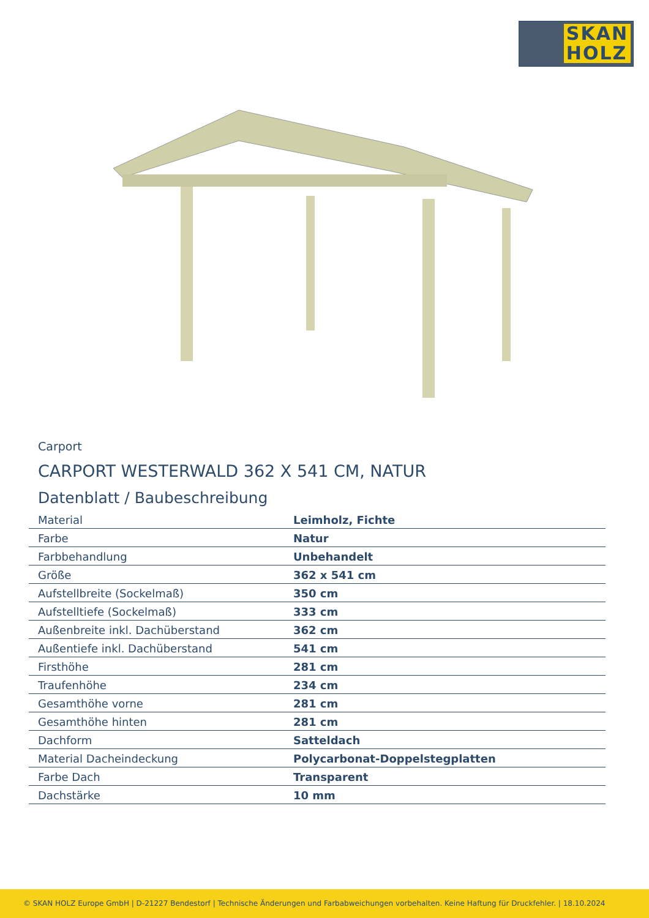SKAN
HOLZ
Carport
CARPORT WESTERWALD 362 X 541 CM, NATUR
Datenblatt / Baubeschreibung
| Material | Leimholz, Fichte |
| Farbe | Natur |
| Farbbehandlung | Unbehandelt |
| Größe | 362 x 541 cm |
| Aufstellbreite (Sockelmaß) | 350 cm |
| Aufstelltiefe (Sockelmaß) | 333 cm |
| Außenbreite inkl. Dachüberstand | 362 cm |
| Außentiefe inkl. Dachüberstand | 541 cm |
| Firsthöhe | 281 cm |
| Traufenhöhe | 234 cm |
| Gesamthöhe vorne | 281 cm |
| Gesamthöhe hinten | 281 cm |
| Dachform | Satteldach |
| Material Dacheindeckung | Polycarbonat-Doppelstegplatten |
| Farbe Dach | Transparent |
| Dachstärke | 10 mm |
© SKAN HOLZ Europe GmbH | D-21227 Bendestorf | Technische Änderungen und Farbabweichungen vorbehalten. Keine Haftung für Druckfehler. | 18.10.2024